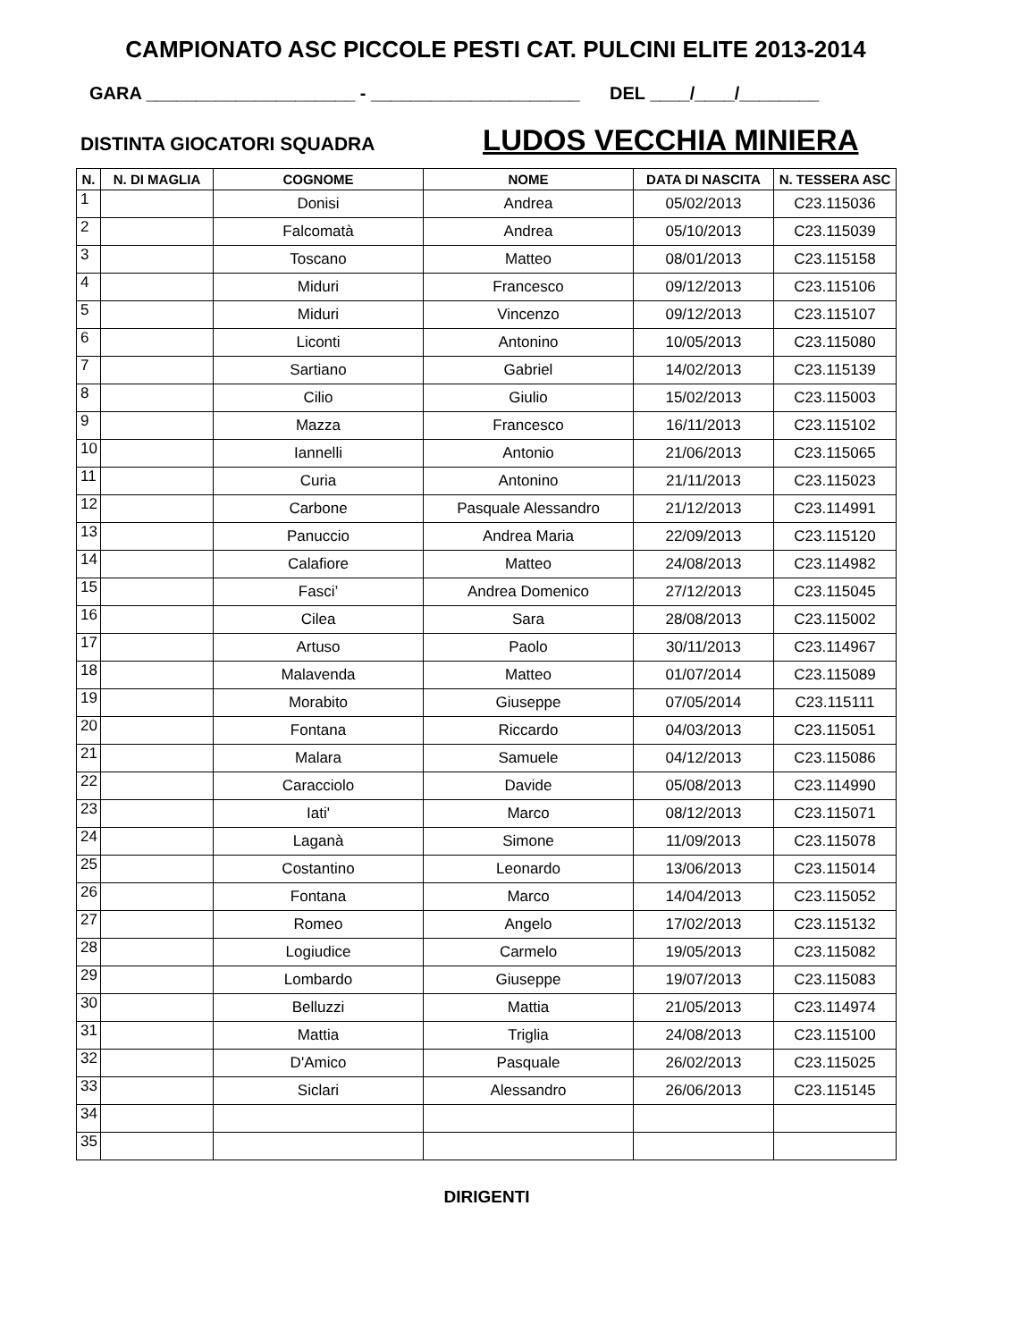CAMPIONATO ASC PICCOLE PESTI CAT. PULCINI ELITE 2013-2014
GARA _____________________ - _____________________ DEL ____/____/________
DISTINTA GIOCATORI SQUADRA LUDOS VECCHIA MINIERA
| N. | N. DI MAGLIA | COGNOME | NOME | DATA DI NASCITA | N. TESSERA ASC |
| --- | --- | --- | --- | --- | --- |
| 1 | | Donisi | Andrea | 05/02/2013 | C23.115036 |
| 2 | | Falcomatà | Andrea | 05/10/2013 | C23.115039 |
| 3 | | Toscano | Matteo | 08/01/2013 | C23.115158 |
| 4 | | Miduri | Francesco | 09/12/2013 | C23.115106 |
| 5 | | Miduri | Vincenzo | 09/12/2013 | C23.115107 |
| 6 | | Liconti | Antonino | 10/05/2013 | C23.115080 |
| 7 | | Sartiano | Gabriel | 14/02/2013 | C23.115139 |
| 8 | | Cilio | Giulio | 15/02/2013 | C23.115003 |
| 9 | | Mazza | Francesco | 16/11/2013 | C23.115102 |
| 10 | | Iannelli | Antonio | 21/06/2013 | C23.115065 |
| 11 | | Curia | Antonino | 21/11/2013 | C23.115023 |
| 12 | | Carbone | Pasquale Alessandro | 21/12/2013 | C23.114991 |
| 13 | | Panuccio | Andrea Maria | 22/09/2013 | C23.115120 |
| 14 | | Calafiore | Matteo | 24/08/2013 | C23.114982 |
| 15 | | Fasci’ | Andrea Domenico | 27/12/2013 | C23.115045 |
| 16 | | Cilea | Sara | 28/08/2013 | C23.115002 |
| 17 | | Artuso | Paolo | 30/11/2013 | C23.114967 |
| 18 | | Malavenda | Matteo | 01/07/2014 | C23.115089 |
| 19 | | Morabito | Giuseppe | 07/05/2014 | C23.115111 |
| 20 | | Fontana | Riccardo | 04/03/2013 | C23.115051 |
| 21 | | Malara | Samuele | 04/12/2013 | C23.115086 |
| 22 | | Caracciolo | Davide | 05/08/2013 | C23.114990 |
| 23 | | Iati' | Marco | 08/12/2013 | C23.115071 |
| 24 | | Laganà | Simone | 11/09/2013 | C23.115078 |
| 25 | | Costantino | Leonardo | 13/06/2013 | C23.115014 |
| 26 | | Fontana | Marco | 14/04/2013 | C23.115052 |
| 27 | | Romeo | Angelo | 17/02/2013 | C23.115132 |
| 28 | | Logiudice | Carmelo | 19/05/2013 | C23.115082 |
| 29 | | Lombardo | Giuseppe | 19/07/2013 | C23.115083 |
| 30 | | Belluzzi | Mattia | 21/05/2013 | C23.114974 |
| 31 | | Mattia | Triglia | 24/08/2013 | C23.115100 |
| 32 | | D'Amico | Pasquale | 26/02/2013 | C23.115025 |
| 33 | | Siclari | Alessandro | 26/06/2013 | C23.115145 |
| 34 | | | | | |
| 35 | | | | | |
DIRIGENTI